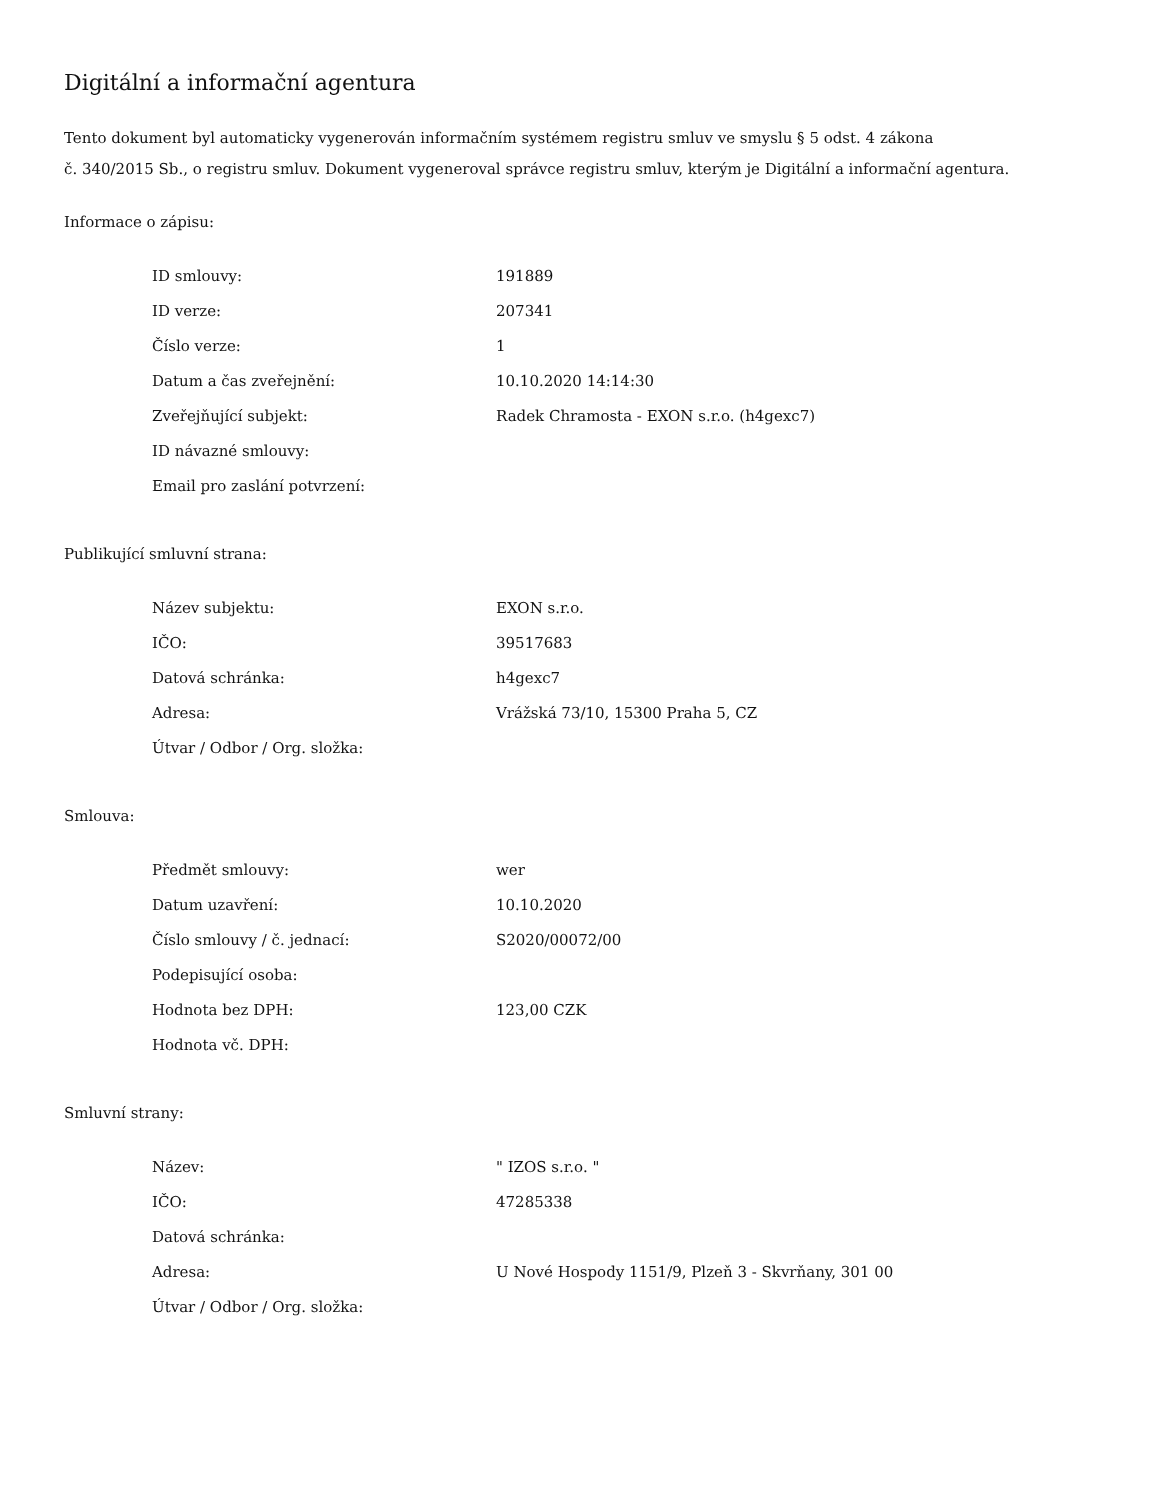Digitální a informační agentura
Tento dokument byl automaticky vygenerován informačním systémem registru smluv ve smyslu § 5 odst. 4 zákona
č. 340/2015 Sb., o registru smluv. Dokument vygeneroval správce registru smluv, kterým je Digitální a informační agentura.
Informace o zápisu:
| ID smlouvy: | 191889 |
| ID verze: | 207341 |
| Číslo verze: | 1 |
| Datum a čas zveřejnění: | 10.10.2020 14:14:30 |
| Zveřejňující subjekt: | Radek Chramosta - EXON s.r.o. (h4gexc7) |
| ID návazné smlouvy: | |
| Email pro zaslání potvrzení: | |
Publikující smluvní strana:
| Název subjektu: | EXON s.r.o. |
| IČO: | 39517683 |
| Datová schránka: | h4gexc7 |
| Adresa: | Vrážská 73/10, 15300 Praha 5, CZ |
| Útvar / Odbor / Org. složka: | |
Smlouva:
| Předmět smlouvy: | wer |
| Datum uzavření: | 10.10.2020 |
| Číslo smlouvy / č. jednací: | S2020/00072/00 |
| Podepisující osoba: | |
| Hodnota bez DPH: | 123,00 CZK |
| Hodnota vč. DPH: | |
Smluvní strany:
| Název: | " IZOS s.r.o. " |
| IČO: | 47285338 |
| Datová schránka: | |
| Adresa: | U Nové Hospody 1151/9, Plzeň 3 - Skvrňany, 301 00 |
| Útvar / Odbor / Org. složka: | |